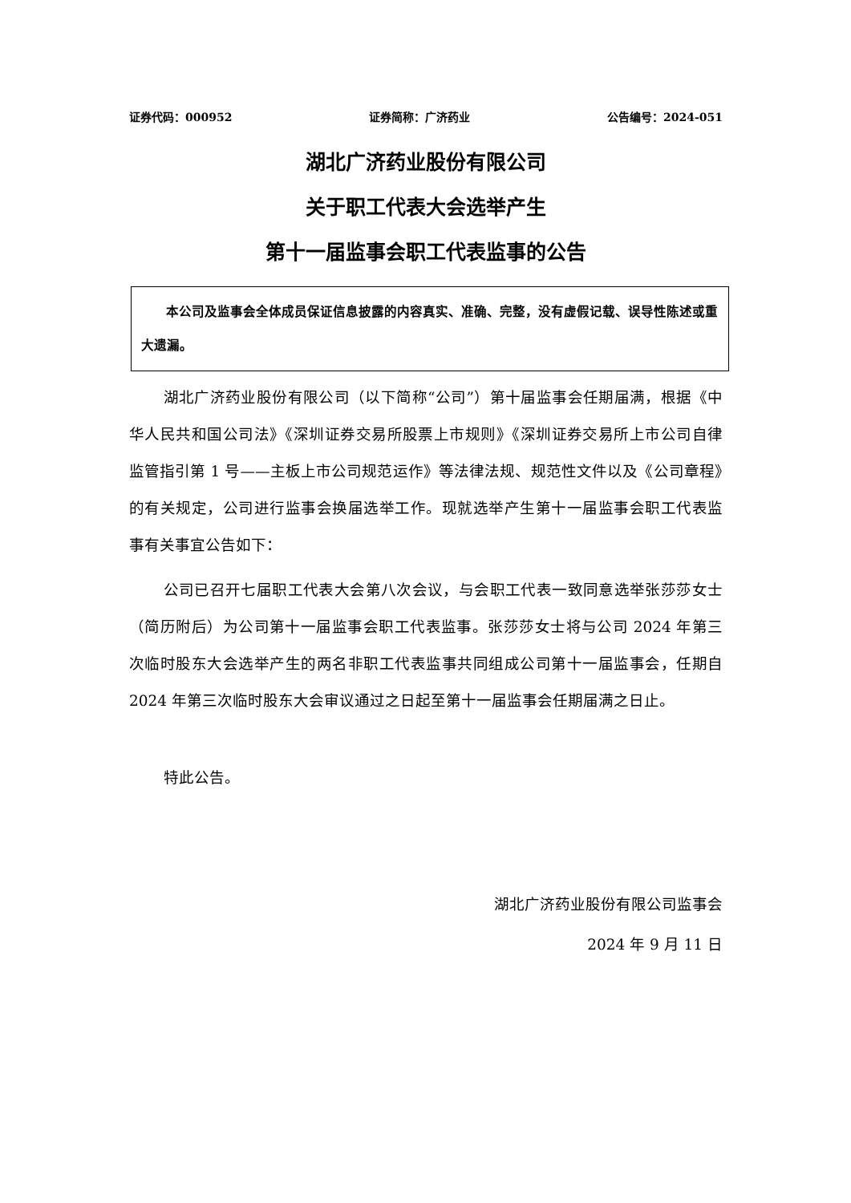证券代码：000952 证券简称：广济药业 公告编号：2024-051
湖北广济药业股份有限公司
关于职工代表大会选举产生
第十一届监事会职工代表监事的公告
本公司及监事会全体成员保证信息披露的内容真实、准确、完整，没有虚假记载、误导性陈述或重大遗漏。
湖北广济药业股份有限公司（以下简称“公司”）第十届监事会任期届满，根据《中华人民共和国公司法》《深圳证券交易所股票上市规则》《深圳证券交易所上市公司自律监管指引第 1 号——主板上市公司规范运作》等法律法规、规范性文件以及《公司章程》的有关规定，公司进行监事会换届选举工作。现就选举产生第十一届监事会职工代表监事有关事宜公告如下：
公司已召开七届职工代表大会第八次会议，与会职工代表一致同意选举张莎莎女士（简历附后）为公司第十一届监事会职工代表监事。张莎莎女士将与公司 2024 年第三次临时股东大会选举产生的两名非职工代表监事共同组成公司第十一届监事会，任期自 2024 年第三次临时股东大会审议通过之日起至第十一届监事会任期届满之日止。
特此公告。
湖北广济药业股份有限公司监事会
2024 年 9 月 11 日